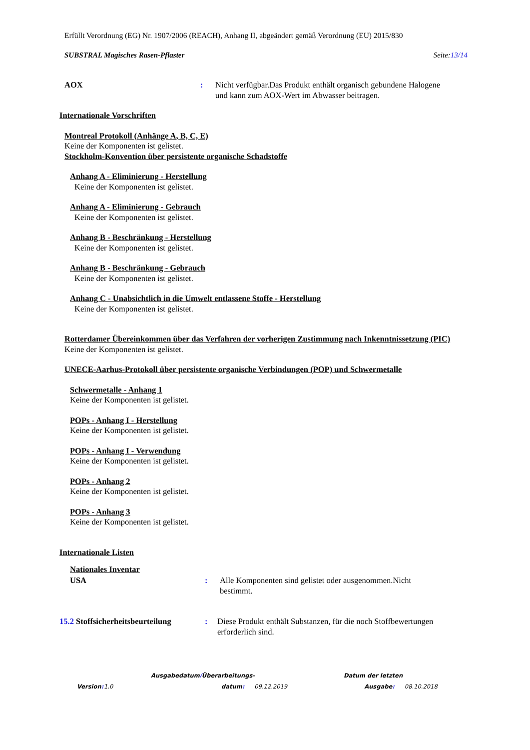Erfüllt Verordnung (EG) Nr. 1907/2006 (REACH), Anhang II, abgeändert gemäß Verordnung (EU) 2015/830
SUBSTRAL Magisches Rasen-Pflaster Seite:13/14
AOX : Nicht verfügbar.Das Produkt enthält organisch gebundene Halogene
und kann zum AOX-Wert im Abwasser beitragen.
Internationale Vorschriften
Montreal Protokoll (Anhänge A, B, C, E)
Keine der Komponenten ist gelistet.
Stockholm-Konvention über persistente organische Schadstoffe
Anhang A - Eliminierung - Herstellung
Keine der Komponenten ist gelistet.
Anhang A - Eliminierung - Gebrauch
Keine der Komponenten ist gelistet.
Anhang B - Beschränkung - Herstellung
Keine der Komponenten ist gelistet.
Anhang B - Beschränkung - Gebrauch
Keine der Komponenten ist gelistet.
Anhang C - Unabsichtlich in die Umwelt entlassene Stoffe - Herstellung
Keine der Komponenten ist gelistet.
Rotterdamer Übereinkommen über das Verfahren der vorherigen Zustimmung nach Inkenntnissetzung (PIC)
Keine der Komponenten ist gelistet.
UNECE-Aarhus-Protokoll über persistente organische Verbindungen (POP) und Schwermetalle
Schwermetalle - Anhang 1
Keine der Komponenten ist gelistet.
POPs - Anhang I - Herstellung
Keine der Komponenten ist gelistet.
POPs - Anhang I - Verwendung
Keine der Komponenten ist gelistet.
POPs - Anhang 2
Keine der Komponenten ist gelistet.
POPs - Anhang 3
Keine der Komponenten ist gelistet.
Internationale Listen
Nationales Inventar
USA : Alle Komponenten sind gelistet oder ausgenommen.Nicht
bestimmt.
15.2 Stoffsicherheitsbeurteilung
: Diese Produkt enthält Substanzen, für die noch Stoffbewertungen
erforderlich sind.
Ausgabedatum/Überarbeitungs- Datum der letzten
Version: 1.0 datum: 09.12.2019 Ausgabe: 08.10.2018